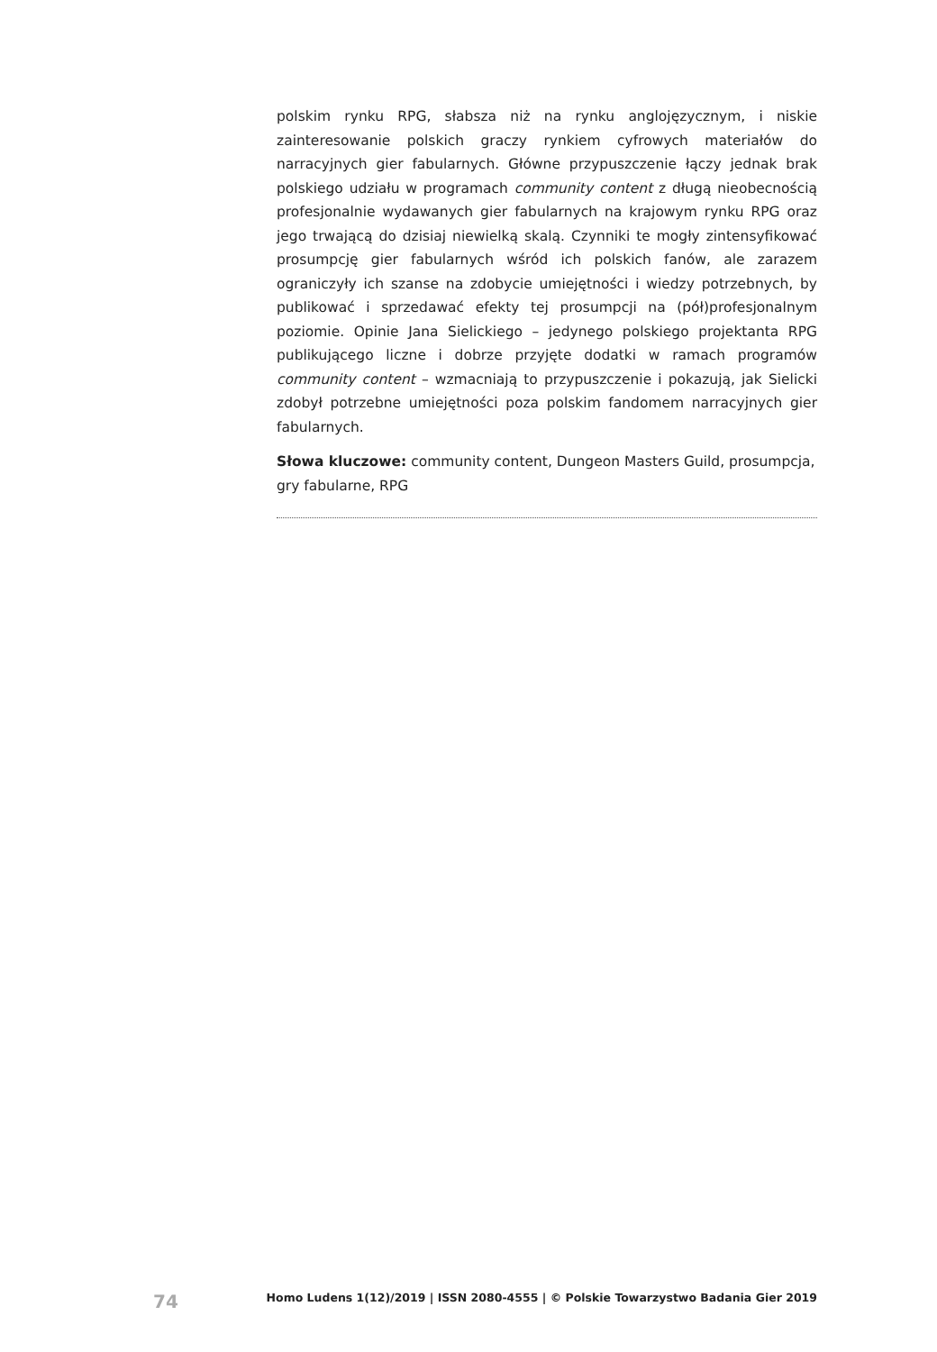polskim rynku RPG, słabsza niż na rynku anglojęzycznym, i niskie zainteresowanie polskich graczy rynkiem cyfrowych materiałów do narracyjnych gier fabularnych. Główne przypuszczenie łączy jednak brak polskiego udziału w programach community content z długą nieobecnością profesjonalnie wydawanych gier fabularnych na krajowym rynku RPG oraz jego trwającą do dzisiaj niewielką skalą. Czynniki te mogły zintensyfikować prosumpcję gier fabularnych wśród ich polskich fanów, ale zarazem ograniczyły ich szanse na zdobycie umiejętności i wiedzy potrzebnych, by publikować i sprzedawać efekty tej prosumpcji na (pół)profesjonalnym poziomie. Opinie Jana Sielickiego – jedynego polskiego projektanta RPG publikującego liczne i dobrze przyjęte dodatki w ramach programów community content – wzmacniają to przypuszczenie i pokazują, jak Sielicki zdobył potrzebne umiejętności poza polskim fandomem narracyjnych gier fabularnych.
Słowa kluczowe: community content, Dungeon Masters Guild, prosumpcja, gry fabularne, RPG
74 Homo Ludens 1(12)/2019 | ISSN 2080-4555 | © Polskie Towarzystwo Badania Gier 2019